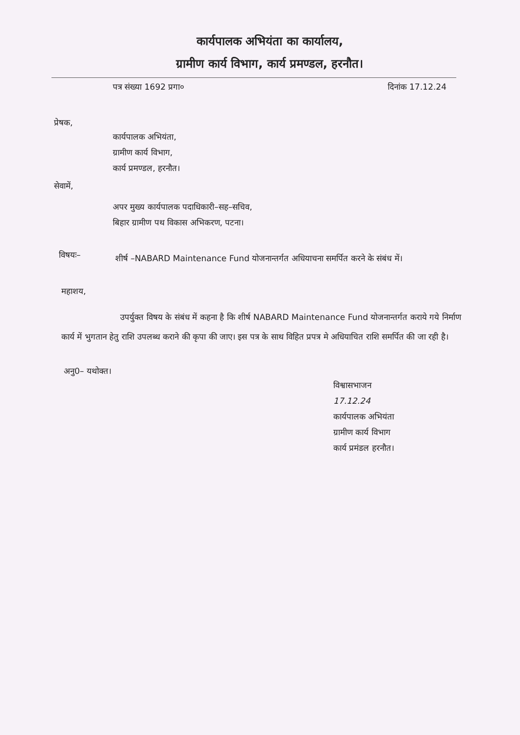कार्यपालक अभियंता का कार्यालय,
ग्रामीण कार्य विभाग, कार्य प्रमण्डल, हरनौत।
पत्र संख्या 1692 प्रगा० दिनांक 17.12.24
प्रेषक,
कार्यपालक अभियंता,
ग्रामीण कार्य विभाग,
कार्य प्रमण्डल, हरनौत।
सेवामें,
अपर मुख्य कार्यपालक पदाधिकारी–सह–सचिव,
बिहार ग्रामीण पथ विकास अभिकरण, पटना।
विषयः–
शीर्ष –NABARD Maintenance Fund योजनान्तर्गत अधियाचना समर्पित करने के संबंध में।
महाशय,
उपर्युक्त विषय के संबंध में कहना है कि शीर्ष NABARD Maintenance Fund योजनान्तर्गत कराये गये निर्माण कार्य में भुगतान हेतु राशि उपलब्ध कराने की कृपा की जाए। इस पत्र के साथ विहित प्रपत्र मे अधियाचित राशि समर्पित की जा रही है।
अनु0– यथोक्त।
विश्वासभाजन
17.12.24
कार्यपालक अभियंता
ग्रामीण कार्य विभाग
कार्य प्रमंडल हरनौत।